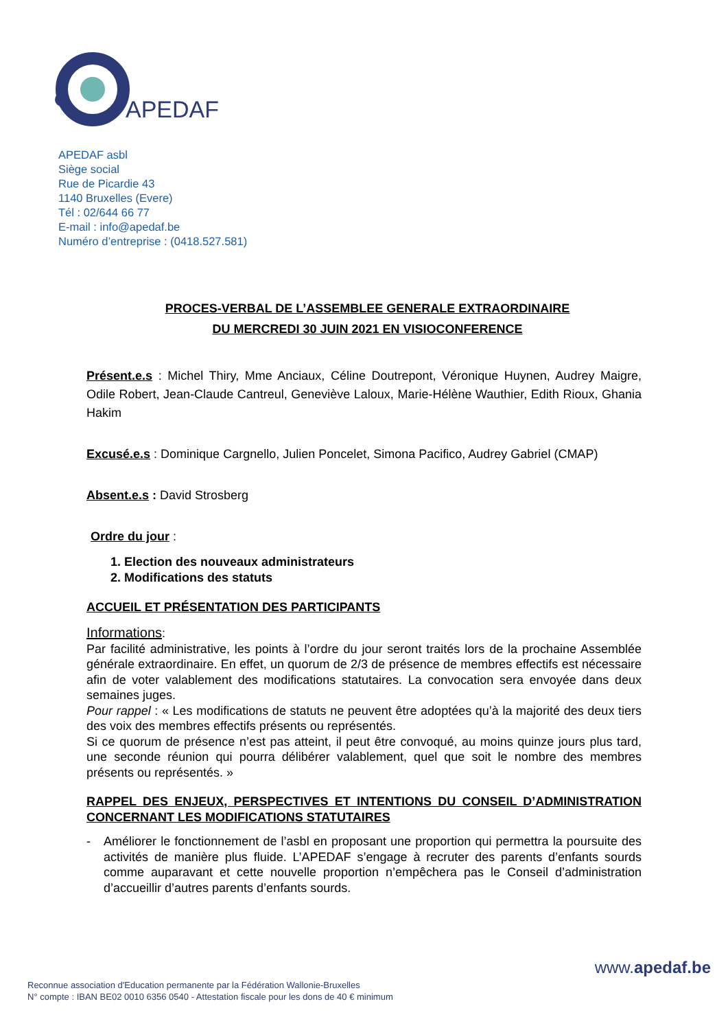APEDAF
APEDAF asbl
Siège social
Rue de Picardie 43
1140 Bruxelles (Evere)
Tél : 02/644 66 77
E-mail : info@apedaf.be
Numéro d’entreprise : (0418.527.581)
PROCES-VERBAL DE L’ASSEMBLEE GENERALE EXTRAORDINAIRE
DU MERCREDI 30 JUIN 2021 EN VISIOCONFERENCE
Présent.e.s : Michel Thiry, Mme Anciaux, Céline Doutrepont, Véronique Huynen, Audrey Maigre, Odile Robert, Jean-Claude Cantreul, Geneviève Laloux, Marie-Hélène Wauthier, Edith Rioux, Ghania Hakim
Excusé.e.s : Dominique Cargnello, Julien Poncelet, Simona Pacifico, Audrey Gabriel (CMAP)
Absent.e.s : David Strosberg
Ordre du jour :
1. Election des nouveaux administrateurs
2. Modifications des statuts
ACCUEIL ET PRÉSENTATION DES PARTICIPANTS
Informations:
Par facilité administrative, les points à l’ordre du jour seront traités lors de la prochaine Assemblée générale extraordinaire. En effet, un quorum de 2/3 de présence de membres effectifs est nécessaire afin de voter valablement des modifications statutaires. La convocation sera envoyée dans deux semaines juges.
Pour rappel : « Les modifications de statuts ne peuvent être adoptées qu’à la majorité des deux tiers des voix des membres effectifs présents ou représentés.
Si ce quorum de présence n’est pas atteint, il peut être convoqué, au moins quinze jours plus tard, une seconde réunion qui pourra délibérer valablement, quel que soit le nombre des membres présents ou représentés. »
RAPPEL DES ENJEUX, PERSPECTIVES ET INTENTIONS DU CONSEIL D’ADMINISTRATION CONCERNANT LES MODIFICATIONS STATUTAIRES
- Améliorer le fonctionnement de l’asbl en proposant une proportion qui permettra la poursuite des activités de manière plus fluide. L’APEDAF s’engage à recruter des parents d’enfants sourds comme auparavant et cette nouvelle proportion n’empêchera pas le Conseil d’administration d’accueillir d’autres parents d’enfants sourds.
www.apedaf.be
Reconnue association d'Education permanente par la Fédération Wallonie-Bruxelles
N° compte : IBAN BE02 0010 6356 0540 - Attestation fiscale pour les dons de 40 € minimum